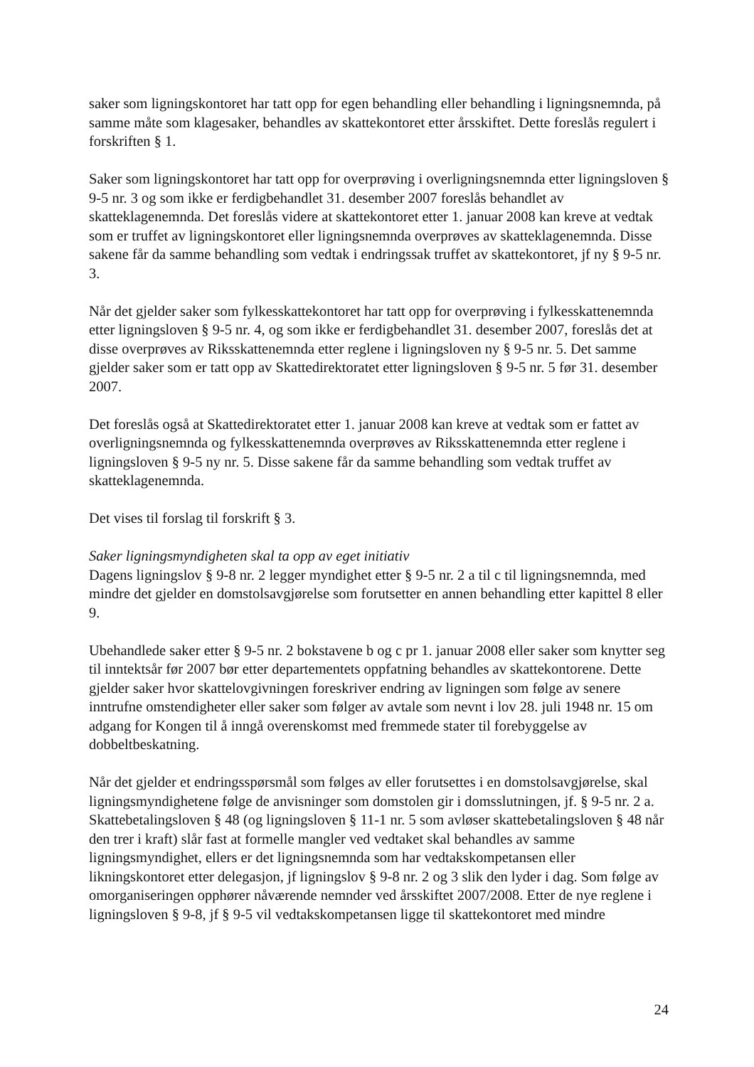saker som ligningskontoret har tatt opp for egen behandling eller behandling i ligningsnemnda, på samme måte som klagesaker, behandles av skattekontoret etter årsskiftet. Dette foreslås regulert i forskriften § 1.
Saker som ligningskontoret har tatt opp for overprøving i overligningsnemnda etter ligningsloven § 9-5 nr. 3 og som ikke er ferdigbehandlet 31. desember 2007 foreslås behandlet av skatteklagenemnda. Det foreslås videre at skattekontoret etter 1. januar 2008 kan kreve at vedtak som er truffet av ligningskontoret eller ligningsnemnda overprøves av skatteklagenemnda. Disse sakene får da samme behandling som vedtak i endringssak truffet av skattekontoret, jf ny § 9-5 nr. 3.
Når det gjelder saker som fylkesskattekontoret har tatt opp for overprøving i fylkesskattenemnda etter ligningsloven § 9-5 nr. 4, og som ikke er ferdigbehandlet 31. desember 2007, foreslås det at disse overprøves av Riksskattenemnda etter reglene i ligningsloven ny § 9-5 nr. 5. Det samme gjelder saker som er tatt opp av Skattedirektoratet etter ligningsloven § 9-5 nr. 5 før 31. desember 2007.
Det foreslås også at Skattedirektoratet etter 1. januar 2008 kan kreve at vedtak som er fattet av overligningsnemnda og fylkesskattenemnda overprøves av Riksskattenemnda etter reglene i ligningsloven § 9-5 ny nr. 5. Disse sakene får da samme behandling som vedtak truffet av skatteklagenemnda.
Det vises til forslag til forskrift § 3.
Saker ligningsmyndigheten skal ta opp av eget initiativ
Dagens ligningslov § 9-8 nr. 2 legger myndighet etter § 9-5 nr. 2 a til c til ligningsnemnda, med mindre det gjelder en domstolsavgjørelse som forutsetter en annen behandling etter kapittel 8 eller 9.
Ubehandlede saker etter § 9-5 nr. 2 bokstavene b og c pr 1. januar 2008 eller saker som knytter seg til inntektsår før 2007 bør etter departementets oppfatning behandles av skattekontorene. Dette gjelder saker hvor skattelovgivningen foreskriver endring av ligningen som følge av senere inntrufne omstendigheter eller saker som følger av avtale som nevnt i lov 28. juli 1948 nr. 15 om adgang for Kongen til å inngå overenskomst med fremmede stater til forebyggelse av dobbeltbeskatning.
Når det gjelder et endringsspørsmål som følges av eller forutsettes i en domstolsavgjørelse, skal ligningsmyndighetene følge de anvisninger som domstolen gir i domsslutningen, jf. § 9-5 nr. 2 a. Skattebetalingsloven § 48 (og ligningsloven § 11-1 nr. 5 som avløser skattebetalingsloven § 48 når den trer i kraft) slår fast at formelle mangler ved vedtaket skal behandles av samme ligningsmyndighet, ellers er det ligningsnemnda som har vedtakskompetansen eller likningskontoret etter delegasjon, jf ligningslov § 9-8 nr. 2 og 3 slik den lyder i dag. Som følge av omorganiseringen opphører nåværende nemnder ved årsskiftet 2007/2008. Etter de nye reglene i ligningsloven § 9-8, jf § 9-5 vil vedtakskompetansen ligge til skattekontoret med mindre
24